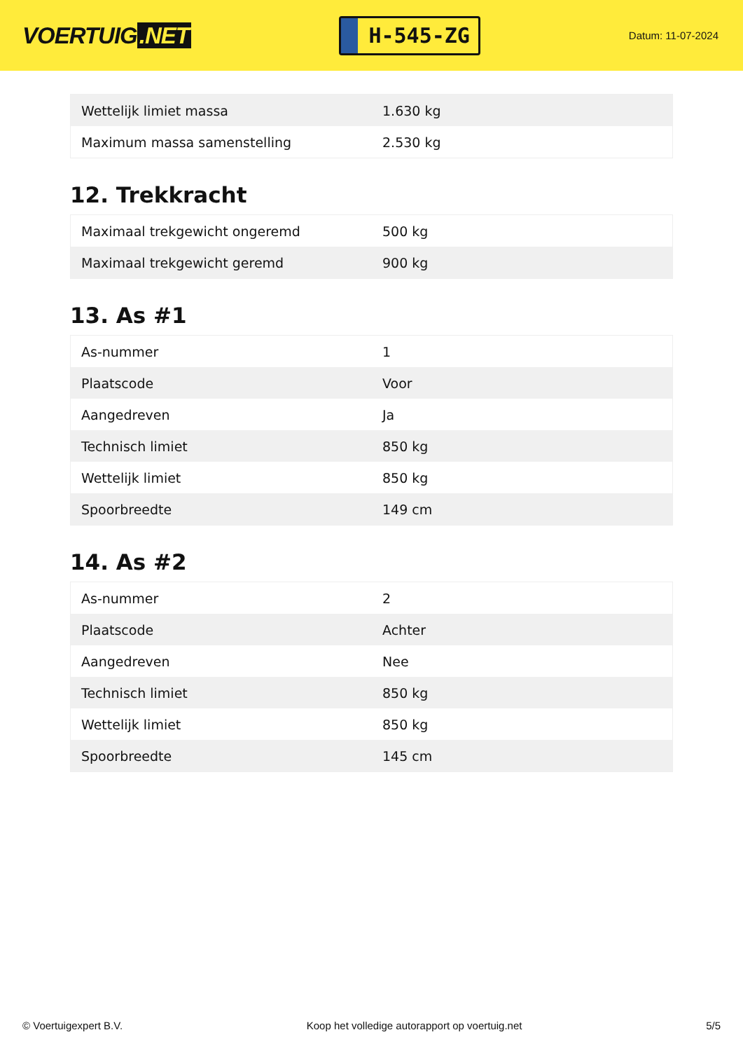VOERTUIG.NET
H-545-ZG
Datum: 11-07-2024
| Wettelijk limiet massa | 1.630 kg |
| Maximum massa samenstelling | 2.530 kg |
12. Trekkracht
| Maximaal trekgewicht ongeremd | 500 kg |
| Maximaal trekgewicht geremd | 900 kg |
13. As #1
| As-nummer | 1 |
| Plaatscode | Voor |
| Aangedreven | Ja |
| Technisch limiet | 850 kg |
| Wettelijk limiet | 850 kg |
| Spoorbreedte | 149 cm |
14. As #2
| As-nummer | 2 |
| Plaatscode | Achter |
| Aangedreven | Nee |
| Technisch limiet | 850 kg |
| Wettelijk limiet | 850 kg |
| Spoorbreedte | 145 cm |
© Voertuigexpert B.V. Koop het volledige autorapport op voertuig.net 5/5